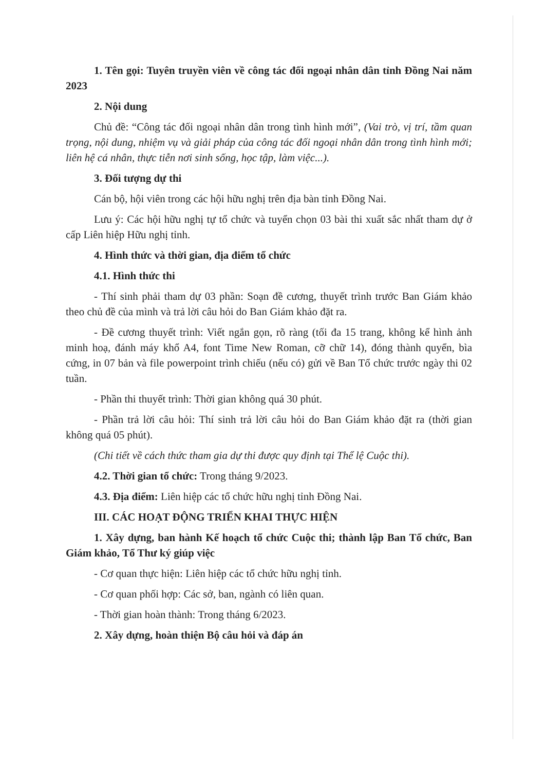1. Tên gọi: Tuyên truyền viên về công tác đối ngoại nhân dân tỉnh Đồng Nai năm 2023
2. Nội dung
Chủ đề: “Công tác đối ngoại nhân dân trong tình hình mới”, (Vai trò, vị trí, tầm quan trọng, nội dung, nhiệm vụ và giải pháp của công tác đối ngoại nhân dân trong tình hình mới; liên hệ cá nhân, thực tiễn nơi sinh sống, học tập, làm việc...).
3. Đối tượng dự thi
Cán bộ, hội viên trong các hội hữu nghị trên địa bàn tỉnh Đồng Nai.
Lưu ý: Các hội hữu nghị tự tổ chức và tuyển chọn 03 bài thi xuất sắc nhất tham dự ở cấp Liên hiệp Hữu nghị tỉnh.
4. Hình thức và thời gian, địa điểm tổ chức
4.1. Hình thức thi
- Thí sinh phải tham dự 03 phần: Soạn đề cương, thuyết trình trước Ban Giám khảo theo chủ đề của mình và trả lời câu hỏi do Ban Giám khảo đặt ra.
- Đề cương thuyết trình: Viết ngắn gọn, rõ ràng (tối đa 15 trang, không kể hình ảnh minh hoạ, đánh máy khổ A4, font Time New Roman, cỡ chữ 14), đóng thành quyển, bìa cứng, in 07 bản và file powerpoint trình chiếu (nếu có) gửi về Ban Tổ chức trước ngày thi 02 tuần.
- Phần thi thuyết trình: Thời gian không quá 30 phút.
- Phần trả lời câu hỏi: Thí sinh trả lời câu hỏi do Ban Giám khảo đặt ra (thời gian không quá 05 phút).
(Chi tiết về cách thức tham gia dự thi được quy định tại Thể lệ Cuộc thi).
4.2. Thời gian tổ chức: Trong tháng 9/2023.
4.3. Địa điểm: Liên hiệp các tổ chức hữu nghị tỉnh Đồng Nai.
III. CÁC HOẠT ĐỘNG TRIỂN KHAI THỰC HIỆN
1. Xây dựng, ban hành Kế hoạch tổ chức Cuộc thi; thành lập Ban Tổ chức, Ban Giám khảo, Tổ Thư ký giúp việc
- Cơ quan thực hiện: Liên hiệp các tổ chức hữu nghị tỉnh.
- Cơ quan phối hợp: Các sở, ban, ngành có liên quan.
- Thời gian hoàn thành: Trong tháng 6/2023.
2. Xây dựng, hoàn thiện Bộ câu hỏi và đáp án